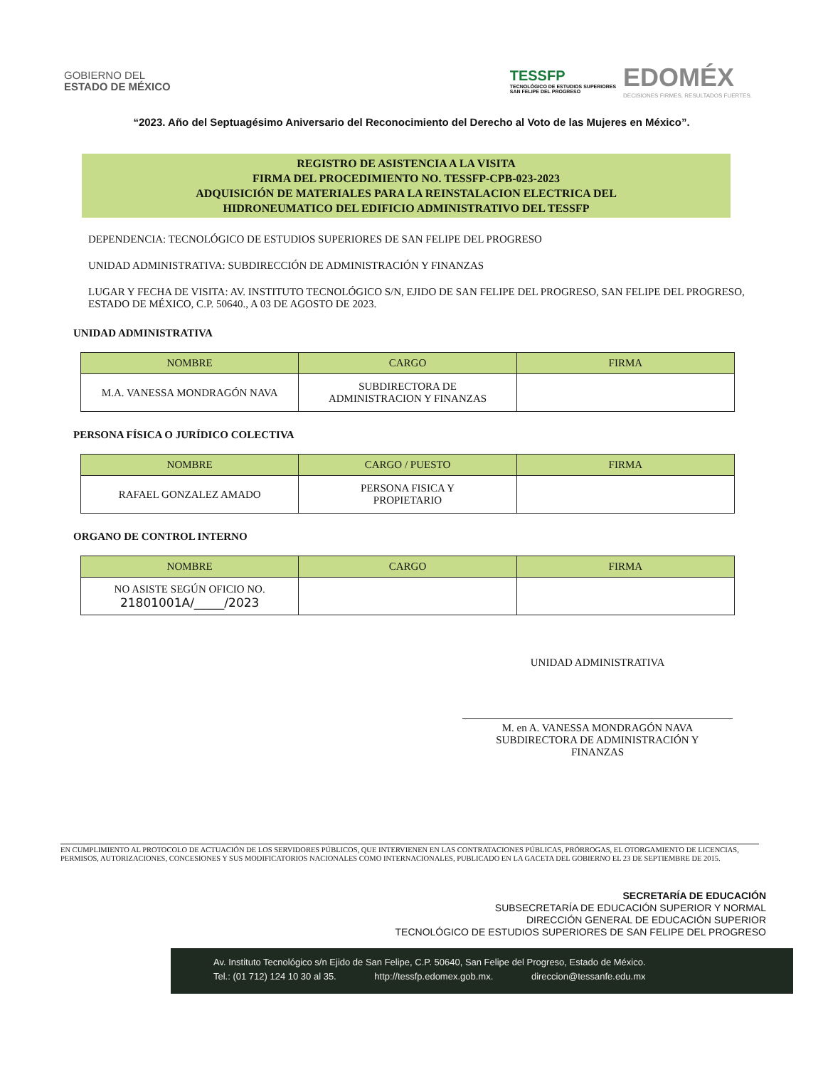GOBIERNO DEL
ESTADO DE MÉXICO
TESSFP
TECNOLÓGICO DE ESTUDIOS SUPERIORES
SAN FELIPE DEL PROGRESO
EDOMÉX
DECISIONES FIRMES, RESULTADOS FUERTES.
“2023. Año del Septuagésimo Aniversario del Reconocimiento del Derecho al Voto de las Mujeres en México”.
REGISTRO DE ASISTENCIA A LA VISITA
FIRMA DEL PROCEDIMIENTO NO. TESSFP-CPB-023-2023
ADQUISICIÓN DE MATERIALES PARA LA REINSTALACION ELECTRICA DEL
HIDRONEUMATICO DEL EDIFICIO ADMINISTRATIVO DEL TESSFP
DEPENDENCIA: TECNOLÓGICO DE ESTUDIOS SUPERIORES DE SAN FELIPE DEL PROGRESO
UNIDAD ADMINISTRATIVA: SUBDIRECCIÓN DE ADMINISTRACIÓN Y FINANZAS
LUGAR Y FECHA DE VISITA: AV. INSTITUTO TECNOLÓGICO S/N, EJIDO DE SAN FELIPE DEL PROGRESO, SAN FELIPE DEL PROGRESO, ESTADO DE MÉXICO, C.P. 50640., A 03 DE AGOSTO DE 2023.
UNIDAD ADMINISTRATIVA
| NOMBRE | CARGO | FIRMA |
| --- | --- | --- |
| M.A. VANESSA MONDRAGÓN NAVA | SUBDIRECTORA DE ADMINISTRACION Y FINANZAS | |
PERSONA FÍSICA O JURÍDICO COLECTIVA
| NOMBRE | CARGO / PUESTO | FIRMA |
| --- | --- | --- |
| RAFAEL GONZALEZ AMADO | PERSONA FISICA Y PROPIETARIO | |
ORGANO DE CONTROL INTERNO
| NOMBRE | CARGO | FIRMA |
| --- | --- | --- |
| NO ASISTE SEGÚN OFICIO NO. 21801001A/_____/2023 | | |
UNIDAD ADMINISTRATIVA
M. en A. VANESSA MONDRAGÓN NAVA
SUBDIRECTORA DE ADMINISTRACIÓN Y
FINANZAS
EN CUMPLIMIENTO AL PROTOCOLO DE ACTUACIÓN DE LOS SERVIDORES PÚBLICOS, QUE INTERVIENEN EN LAS CONTRATACIONES PÚBLICAS, PRÓRROGAS, EL OTORGAMIENTO DE LICENCIAS, PERMISOS, AUTORIZACIONES, CONCESIONES Y SUS MODIFICATORIOS NACIONALES COMO INTERNACIONALES, PUBLICADO EN LA GACETA DEL GOBIERNO EL 23 DE SEPTIEMBRE DE 2015.
SECRETARÍA DE EDUCACIÓN
SUBSECRETARÍA DE EDUCACIÓN SUPERIOR Y NORMAL
DIRECCIÓN GENERAL DE EDUCACIÓN SUPERIOR
TECNOLÓGICO DE ESTUDIOS SUPERIORES DE SAN FELIPE DEL PROGRESO
Av. Instituto Tecnológico s/n Ejido de San Felipe, C.P. 50640, San Felipe del Progreso, Estado de México.
Tel.: (01 712) 124 10 30 al 35. http://tessfp.edomex.gob.mx. direccion@tessanfe.edu.mx